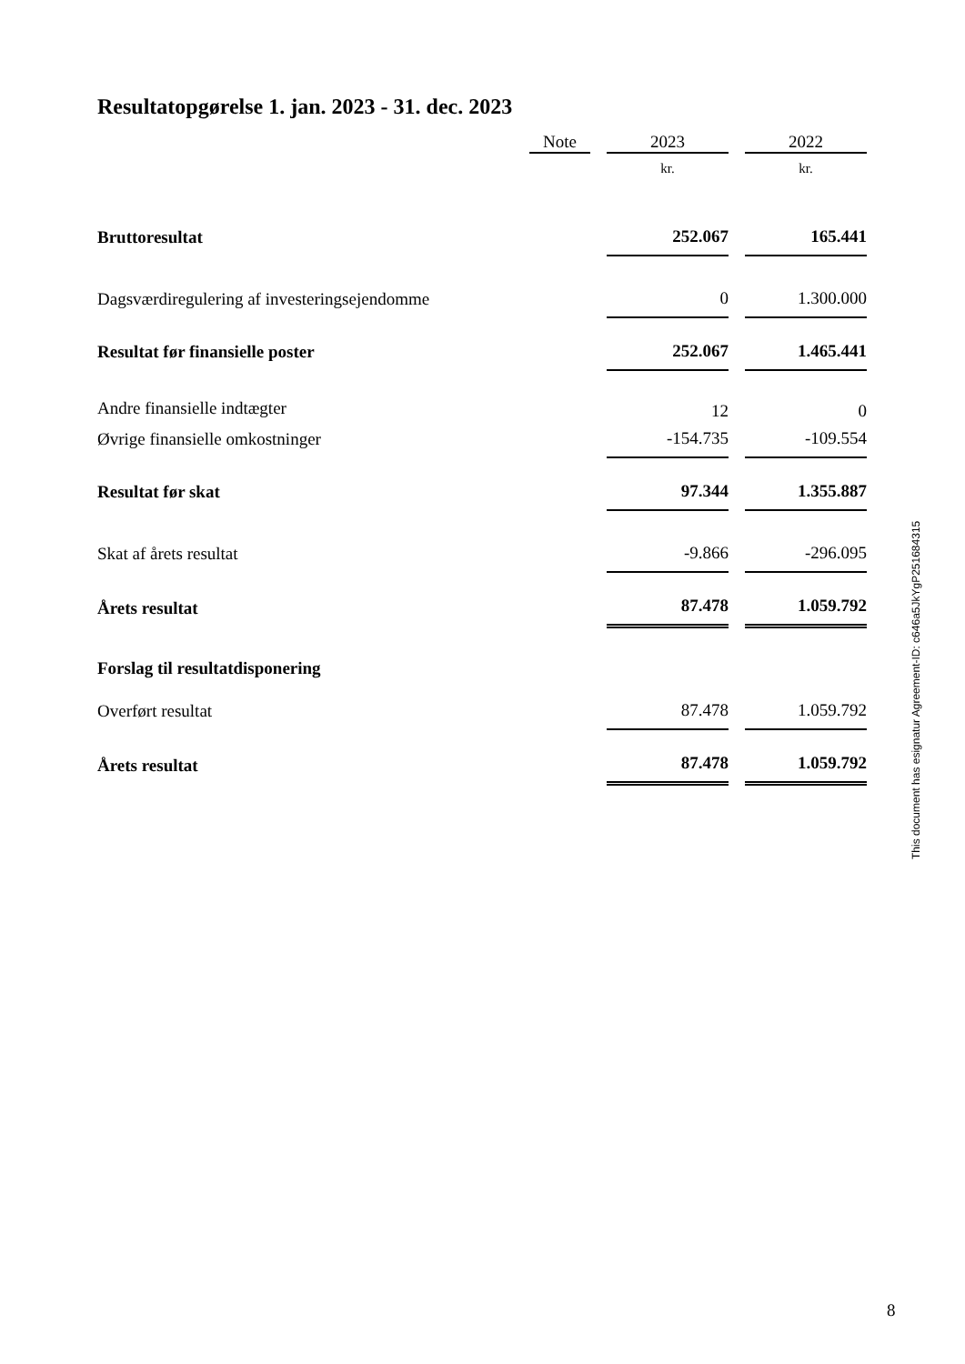Resultatopgørelse 1. jan. 2023 - 31. dec. 2023
| | Note | | 2023 | | 2022 |
| --- | --- | --- | --- | --- | --- |
| | | | kr. | | kr. |
| Bruttoresultat | | | 252.067 | | 165.441 |
| Dagsværdiregulering af investeringsejendomme | | | 0 | | 1.300.000 |
| Resultat før finansielle poster | | | 252.067 | | 1.465.441 |
| Andre finansielle indtægter | | | 12 | | 0 |
| Øvrige finansielle omkostninger | | | -154.735 | | -109.554 |
| Resultat før skat | | | 97.344 | | 1.355.887 |
| Skat af årets resultat | | | -9.866 | | -296.095 |
| Årets resultat | | | 87.478 | | 1.059.792 |
| Forslag til resultatdisponering | | | | | |
| Overført resultat | | | 87.478 | | 1.059.792 |
| Årets resultat | | | 87.478 | | 1.059.792 |
This document has esignatur Agreement-ID: c646a5JkYgP251684315
8